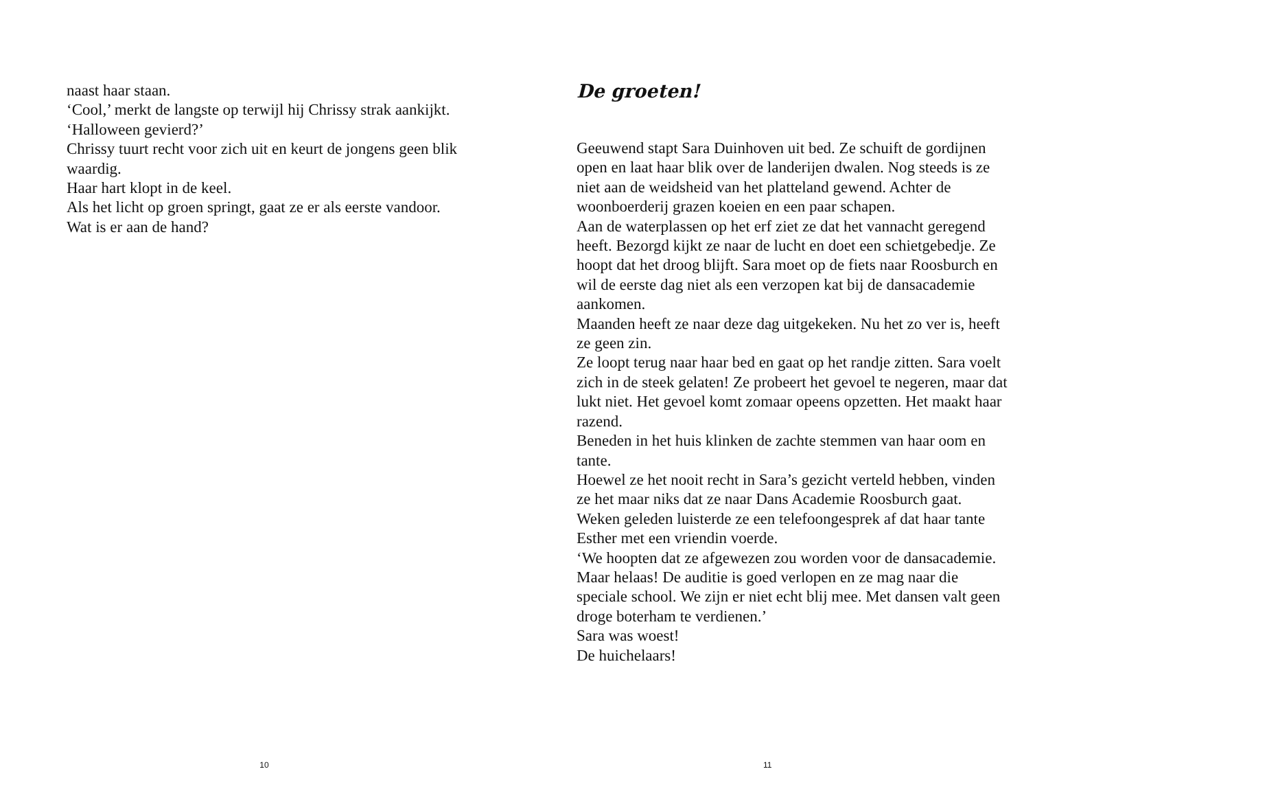naast haar staan.
‘Cool,’ merkt de langste op terwijl hij Chrissy strak aankijkt.
‘Halloween gevierd?’
Chrissy tuurt recht voor zich uit en keurt de jongens geen blik waardig.
Haar hart klopt in de keel.
Als het licht op groen springt, gaat ze er als eerste vandoor.
Wat is er aan de hand?
10
De groeten!
Geeuwend stapt Sara Duinhoven uit bed. Ze schuift de gordijnen open en laat haar blik over de landerijen dwalen. Nog steeds is ze niet aan de weidsheid van het platteland gewend. Achter de woonboerderij grazen koeien en een paar schapen.
Aan de waterplassen op het erf ziet ze dat het vannacht geregend heeft. Bezorgd kijkt ze naar de lucht en doet een schietgebedje. Ze hoopt dat het droog blijft. Sara moet op de fiets naar Roosburch en wil de eerste dag niet als een verzopen kat bij de dansacademie aankomen.
Maanden heeft ze naar deze dag uitgekeken. Nu het zo ver is, heeft ze geen zin.
Ze loopt terug naar haar bed en gaat op het randje zitten. Sara voelt zich in de steek gelaten! Ze probeert het gevoel te negeren, maar dat lukt niet. Het gevoel komt zomaar opeens opzetten. Het maakt haar razend.
Beneden in het huis klinken de zachte stemmen van haar oom en tante.
Hoewel ze het nooit recht in Sara’s gezicht verteld hebben, vinden ze het maar niks dat ze naar Dans Academie Roosburch gaat.
Weken geleden luisterde ze een telefoongesprek af dat haar tante Esther met een vriendin voerde.
‘We hoopten dat ze afgewezen zou worden voor de dansacademie. Maar helaas! De auditie is goed verlopen en ze mag naar die speciale school. We zijn er niet echt blij mee. Met dansen valt geen droge boterham te verdienen.’
Sara was woest!
De huichelaars!
11